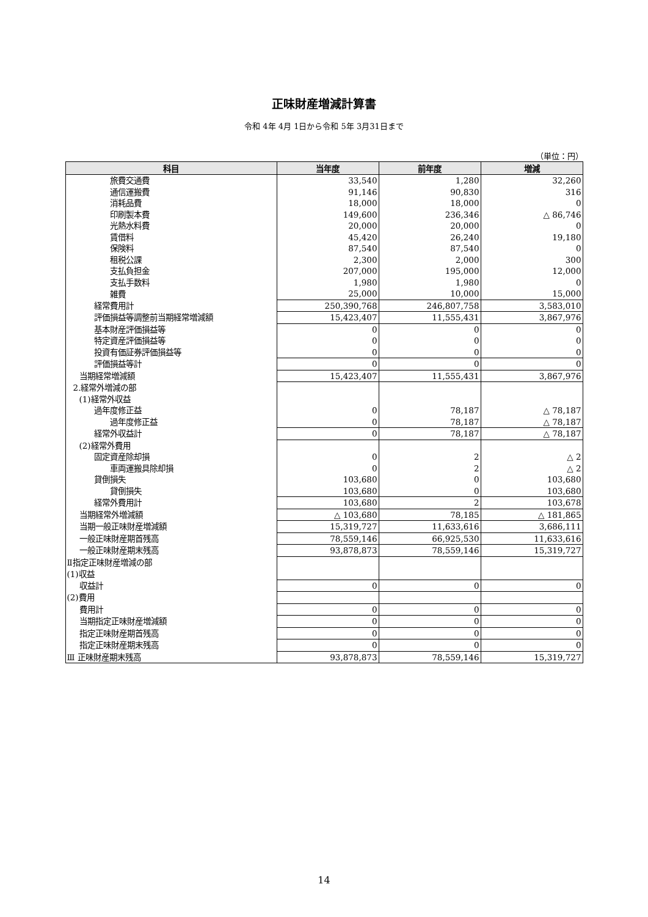正味財産増減計算書
令和 4年 4月 1日から令和 5年 3月31日まで
（単位：円）
| 科目 | 当年度 | 前年度 | 増減 |
| --- | --- | --- | --- |
| 旅費交通費 | 33,540 | 1,280 | 32,260 |
| 通信運搬費 | 91,146 | 90,830 | 316 |
| 消耗品費 | 18,000 | 18,000 | 0 |
| 印刷製本費 | 149,600 | 236,346 | △ 86,746 |
| 光熱水料費 | 20,000 | 20,000 | 0 |
| 賃借料 | 45,420 | 26,240 | 19,180 |
| 保険料 | 87,540 | 87,540 | 0 |
| 租税公課 | 2,300 | 2,000 | 300 |
| 支払負担金 | 207,000 | 195,000 | 12,000 |
| 支払手数料 | 1,980 | 1,980 | 0 |
| 雑費 | 25,000 | 10,000 | 15,000 |
| 経常費用計 | 250,390,768 | 246,807,758 | 3,583,010 |
| 評価損益等調整前当期経常増減額 | 15,423,407 | 11,555,431 | 3,867,976 |
| 基本財産評価損益等 | 0 | 0 | 0 |
| 特定資産評価損益等 | 0 | 0 | 0 |
| 投資有価証券評価損益等 | 0 | 0 | 0 |
| 評価損益等計 | 0 | 0 | 0 |
| 当期経常増減額 | 15,423,407 | 11,555,431 | 3,867,976 |
| 2.経常外増減の部 | | | |
| (1)経常外収益 | | | |
| 過年度修正益 | 0 | 78,187 | △ 78,187 |
| 過年度修正益 | 0 | 78,187 | △ 78,187 |
| 経常外収益計 | 0 | 78,187 | △ 78,187 |
| (2)経常外費用 | | | |
| 固定資産除却損 | 0 | 2 | △ 2 |
| 車両運搬具除却損 | 0 | 2 | △ 2 |
| 貸倒損失 | 103,680 | 0 | 103,680 |
| 貸倒損失 | 103,680 | 0 | 103,680 |
| 経常外費用計 | 103,680 | 2 | 103,678 |
| 当期経常外増減額 | △ 103,680 | 78,185 | △ 181,865 |
| 当期一般正味財産増減額 | 15,319,727 | 11,633,616 | 3,686,111 |
| 一般正味財産期首残高 | 78,559,146 | 66,925,530 | 11,633,616 |
| 一般正味財産期末残高 | 93,878,873 | 78,559,146 | 15,319,727 |
| Ⅱ指定正味財産増減の部 | | | |
| (1)収益 | | | |
| 収益計 | 0 | 0 | 0 |
| (2)費用 | | | |
| 費用計 | 0 | 0 | 0 |
| 当期指定正味財産増減額 | 0 | 0 | 0 |
| 指定正味財産期首残高 | 0 | 0 | 0 |
| 指定正味財産期末残高 | 0 | 0 | 0 |
| Ⅲ 正味財産期末残高 | 93,878,873 | 78,559,146 | 15,319,727 |
14